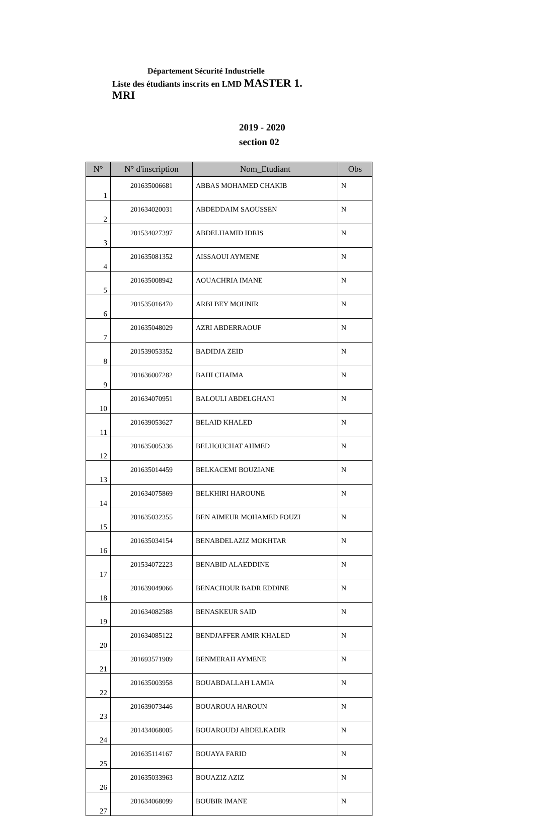Département Sécurité Industrielle
Liste des étudiants inscrits en LMD MASTER 1.
MRI
2019 - 2020
section 02
| N° | N° d'inscription | Nom_Etudiant | Obs |
| --- | --- | --- | --- |
| 1 | 201635006681 | ABBAS MOHAMED CHAKIB | N |
| 2 | 201634020031 | ABDEDDAIM SAOUSSEN | N |
| 3 | 201534027397 | ABDELHAMID IDRIS | N |
| 4 | 201635081352 | AISSAOUI AYMENE | N |
| 5 | 201635008942 | AOUACHRIA IMANE | N |
| 6 | 201535016470 | ARBI BEY MOUNIR | N |
| 7 | 201635048029 | AZRI ABDERRAOUF | N |
| 8 | 201539053352 | BADIDJA ZEID | N |
| 9 | 201636007282 | BAHI CHAIMA | N |
| 10 | 201634070951 | BALOULI ABDELGHANI | N |
| 11 | 201639053627 | BELAID KHALED | N |
| 12 | 201635005336 | BELHOUCHAT AHMED | N |
| 13 | 201635014459 | BELKACEMI BOUZIANE | N |
| 14 | 201634075869 | BELKHIRI HAROUNE | N |
| 15 | 201635032355 | BEN AIMEUR MOHAMED FOUZI | N |
| 16 | 201635034154 | BENABDELAZIZ MOKHTAR | N |
| 17 | 201534072223 | BENABID ALAEDDINE | N |
| 18 | 201639049066 | BENACHOUR BADR EDDINE | N |
| 19 | 201634082588 | BENASKEUR SAID | N |
| 20 | 201634085122 | BENDJAFFER AMIR KHALED | N |
| 21 | 201693571909 | BENMERAH AYMENE | N |
| 22 | 201635003958 | BOUABDALLAH LAMIA | N |
| 23 | 201639073446 | BOUAROUA HAROUN | N |
| 24 | 201434068005 | BOUAROUDJ ABDELKADIR | N |
| 25 | 201635114167 | BOUAYA FARID | N |
| 26 | 201635033963 | BOUAZIZ AZIZ | N |
| 27 | 201634068099 | BOUBIR IMANE | N |